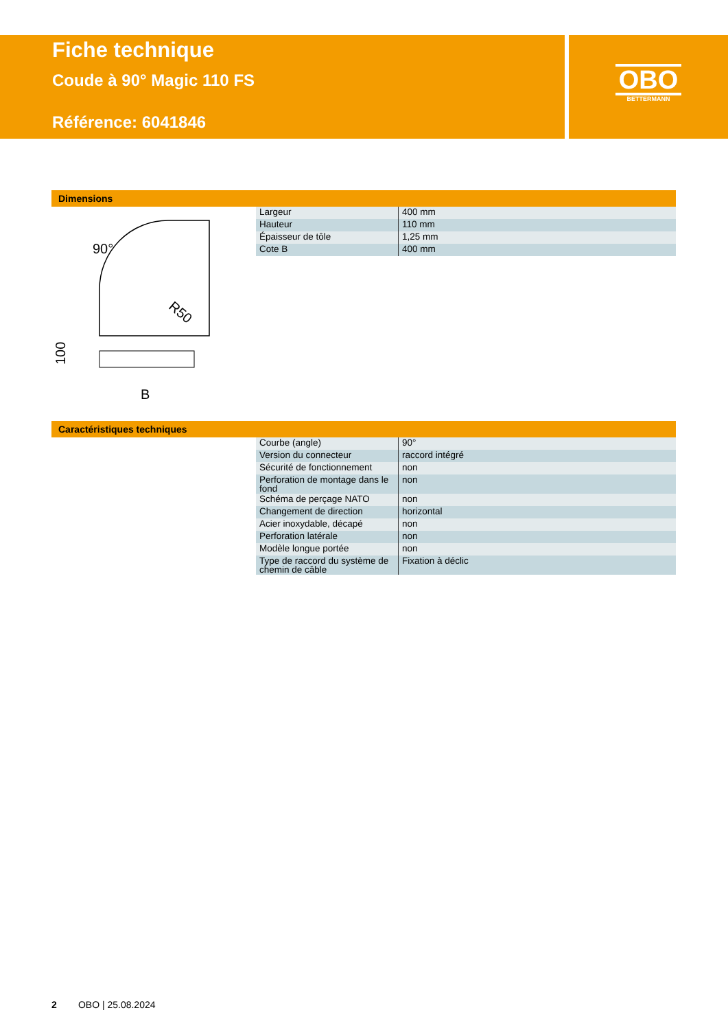Fiche technique
Coude à 90° Magic 110 FS
Référence: 6041846
OBO
BETTERMANN
Dimensions
90°
R50
B
100
| Largeur | 400 mm |
| Hauteur | 110 mm |
| Épaisseur de tôle | 1,25 mm |
| Cote B | 400 mm |
Caractéristiques techniques
| Courbe (angle) | 90° |
| Version du connecteur | raccord intégré |
| Sécurité de fonctionnement | non |
| Perforation de montage dans le fond | non |
| Schéma de perçage NATO | non |
| Changement de direction | horizontal |
| Acier inoxydable, décapé | non |
| Perforation latérale | non |
| Modèle longue portée | non |
| Type de raccord du système de chemin de câble | Fixation à déclic |
2 OBO | 25.08.2024